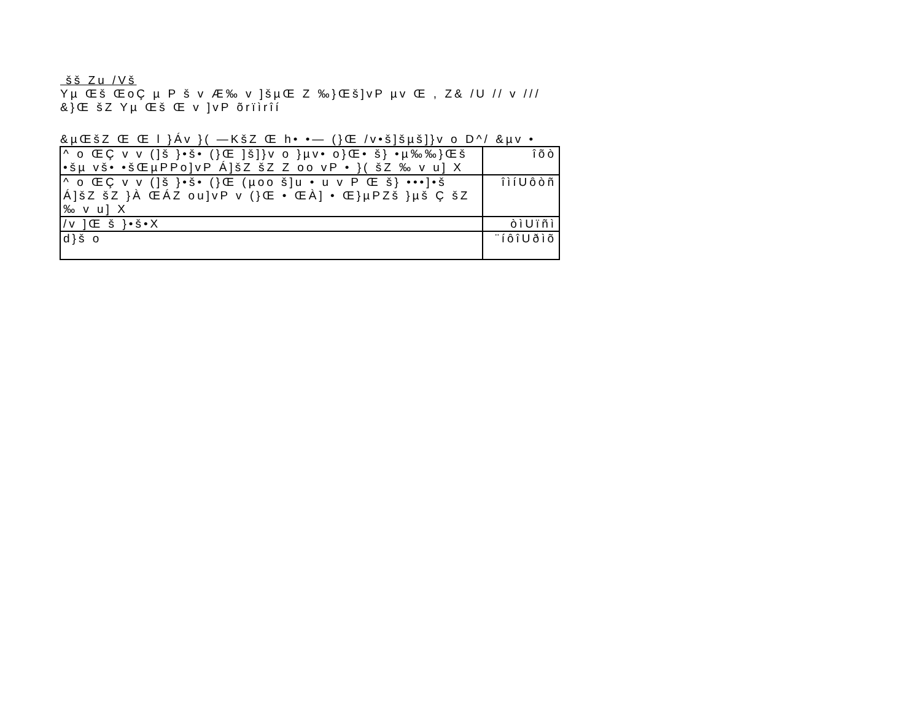šš Zu /Vš
Yµ Œš ŒoÇ µ P š v Æ‰ v ]šµŒ Z ‰}Œš]vP µv Œ , Z& /U // v ///
&}Œ šZ Yµ Œš Œ v ]vP õrïìrîí
&µŒšZ Œ Œ l }Áv }( —KšZ Œ h• •— (}Œ /v•š]šµš]}v o D^/ &µv •
| ^ o ŒÇ v v (]š }•š• (}Œ ]š]}v o }µv• o}Œ• š} •µ‰‰}Œš •šµ vš• •šŒµPPo]vP Á]šZ šZ Z oo vP • }( šZ ‰ v u] X | îõò |
| ^ o ŒÇ v v (]š }•š• (}Œ (µoo š]u • u v P Œ š} •••]•š Á]šZ šZ }À ŒÁZ ou]vP v (}Œ • ŒÀ] • Œ}µPZš }µš Ç šZ ‰ v u] X | îìíUôòñ |
| /v ]Œ š }•š•X | òìUïñì |
| d}š o | ¨íôîUðìõ |